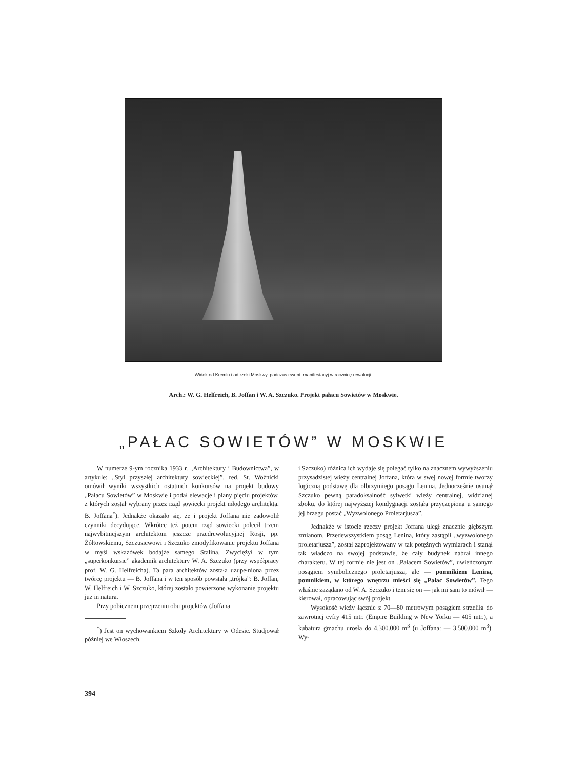Widok od Kremlu i od rzeki Moskwy, podczas ewent. manifestacyj w rocznicę rewolucji.
Arch.: W. G. Helfreich, B. Joffan i W. A. Szczuko. Projekt pałacu Sowietów w Moskwie.
„PAŁAC SOWIETÓW” W MOSKWIE
W numerze 9-ym rocznika 1933 r. „Architektury i Budownictwa”, w artykule: „Styl przyszłej architektury sowieckiej”, red. St. Woźnicki omówił wyniki wszystkich ostatnich konkursów na projekt budowy „Pałacu Sowietów” w Moskwie i podał elewacje i plany pięciu projektów, z których został wybrany przez rząd sowiecki projekt młodego architekta, B. Joffana<sup>*</sup>). Jednakże okazało się, że i projekt Joffana nie zadowolił czynniki decydujące. Wkrótce też potem rząd sowiecki polecił trzem najwybitniejszym architektom jeszcze przedrewolucyjnej Rosji, pp. Żółtowskiemu, Szczusiewowi i Szczuko zmodyfikowanie projektu Joffana w myśl wskazówek bodajże samego Stalina. Zwyciężył w tym „superkonkursie” akademik architektury W. A. Szczuko (przy współpracy prof. W. G. Helfreicha). Ta para architektów została uzupełniona przez twórcę projektu — B. Joffana i w ten sposób powstała „trójka”: B. Joffan, W. Helfreich i W. Szczuko, której zostało powierzone wykonanie projektu już in natura.
Przy pobieżnem przejrzeniu obu projektów (Joffana
<sup>*</sup>) Jest on wychowankiem Szkoły Architektury w Odesie. Studjował później we Włoszech.
i Szczuko) różnica ich wydaje się polegać tylko na znacznem wywyższeniu przysadzistej wieży centralnej Joffana, która w swej nowej formie tworzy logiczną podstawę dla olbrzymiego posągu Lenina. Jednocześnie usunął Szczuko pewną paradoksalność sylwetki wieży centralnej, widzianej zboku, do której najwyższej kondygnacji została przyczepiona u samego jej brzegu postać „Wyzwolonego Proletarjusza”.
Jednakże w istocie rzeczy projekt Joffana uległ znacznie głębszym zmianom. Przedewszystkiem posąg Lenina, który zastąpił „wyzwolonego proletarjusza”, został zaprojektowany w tak potężnych wymiarach i stanął tak władczo na swojej podstawie, że cały budynek nabrał innego charakteru. W tej formie nie jest on „Pałacem Sowietów”, uwieńczonym posągiem symbolicznego proletarjusza, ale — pomnikiem Lenina, pomnikiem, w którego wnętrzu mieści się „Pałac Sowietów”. Tego właśnie zażądano od W. A. Szczuko i tem się on — jak mi sam to mówił — kierował, opracowując swój projekt.
Wysokość wieży łącznie z 70—80 metrowym posągiem strzeliła do zawrotnej cyfry 415 mtr. (Empire Building w New Yorku — 405 mtr.), a kubatura gmachu urosła do 4.300.000 m<sup>3</sup> (u Joffana: — 3.500.000 m<sup>3</sup>). Wy-
394